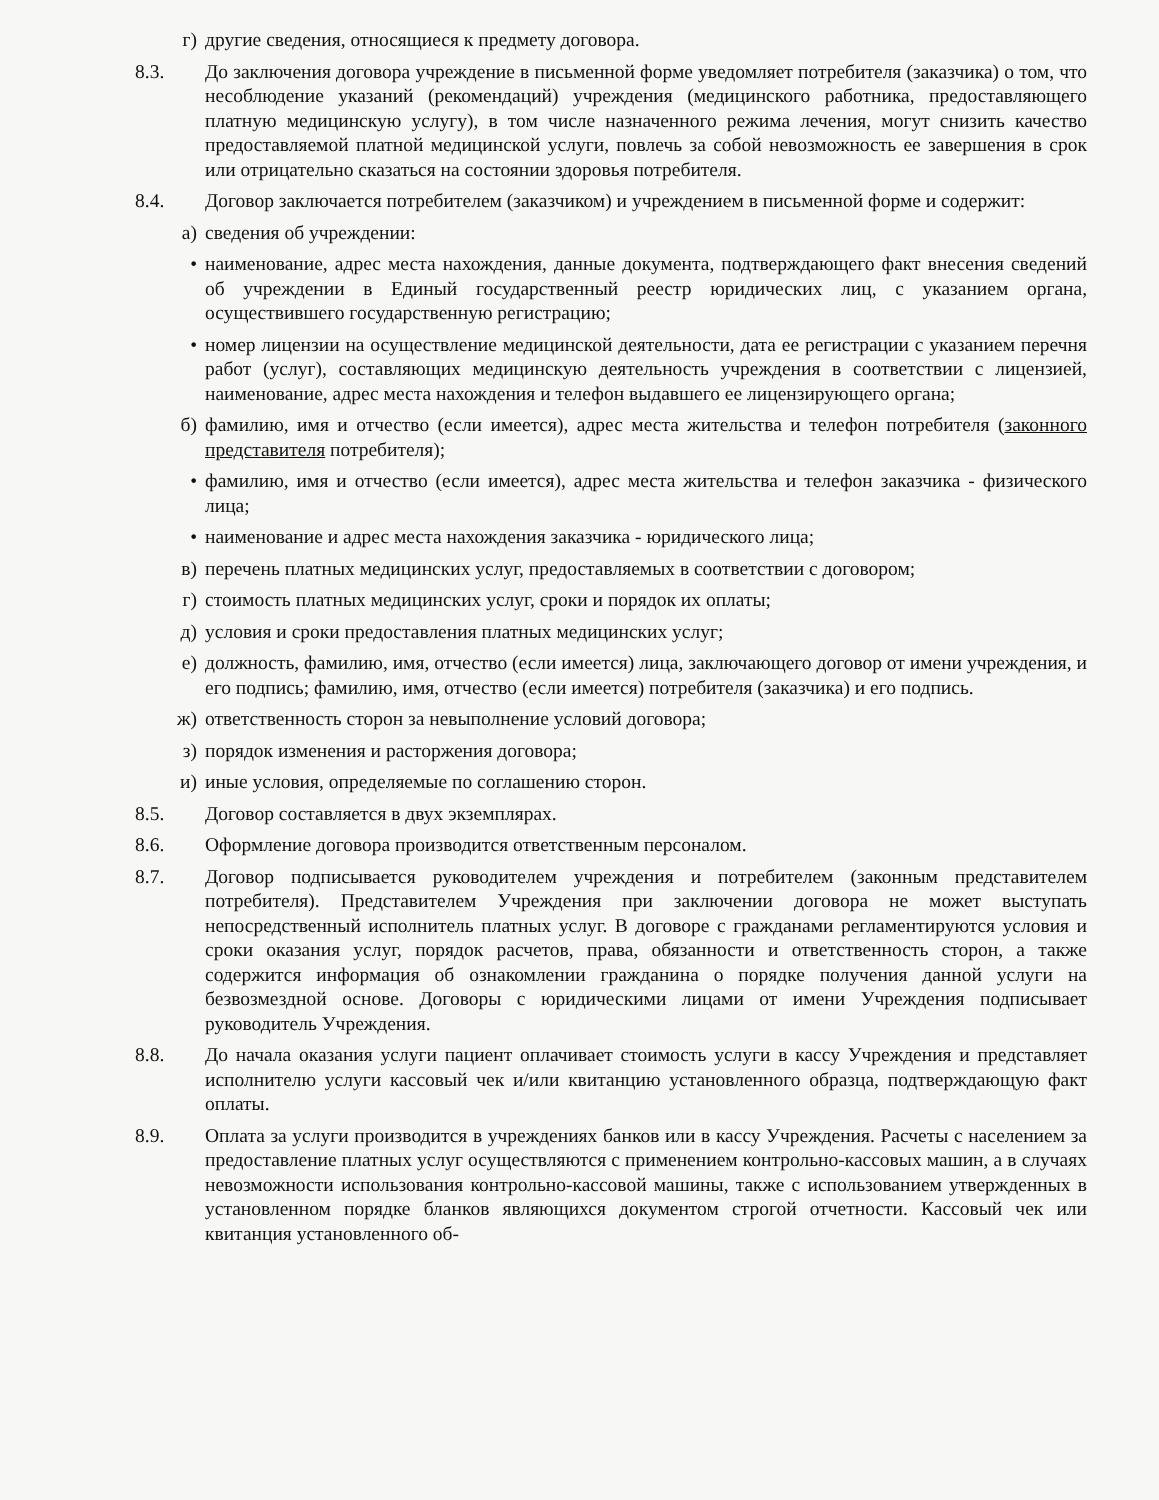г) другие сведения, относящиеся к предмету договора.
8.3. До заключения договора учреждение в письменной форме уведомляет потребителя (заказчика) о том, что несоблюдение указаний (рекомендаций) учреждения (медицинского работника, предоставляющего платную медицинскую услугу), в том числе назначенного режима лечения, могут снизить качество предоставляемой платной медицинской услуги, повлечь за собой невозможность ее завершения в срок или отрицательно сказаться на состоянии здоровья потребителя.
8.4. Договор заключается потребителем (заказчиком) и учреждением в письменной форме и содержит:
а) сведения об учреждении:
• наименование, адрес места нахождения, данные документа, подтверждающего факт внесения сведений об учреждении в Единый государственный реестр юридических лиц, с указанием органа, осуществившего государственную регистрацию;
• номер лицензии на осуществление медицинской деятельности, дата ее регистрации с указанием перечня работ (услуг), составляющих медицинскую деятельность учреждения в соответствии с лицензией, наименование, адрес места нахождения и телефон выдавшего ее лицензирующего органа;
б) фамилию, имя и отчество (если имеется), адрес места жительства и телефон потребителя (законного представителя потребителя);
• фамилию, имя и отчество (если имеется), адрес места жительства и телефон заказчика - физического лица;
• наименование и адрес места нахождения заказчика - юридического лица;
в) перечень платных медицинских услуг, предоставляемых в соответствии с договором;
г) стоимость платных медицинских услуг, сроки и порядок их оплаты;
д) условия и сроки предоставления платных медицинских услуг;
е) должность, фамилию, имя, отчество (если имеется) лица, заключающего договор от имени учреждения, и его подпись; фамилию, имя, отчество (если имеется) потребителя (заказчика) и его подпись.
ж) ответственность сторон за невыполнение условий договора;
з) порядок изменения и расторжения договора;
и) иные условия, определяемые по соглашению сторон.
8.5. Договор составляется в двух экземплярах.
8.6. Оформление договора производится ответственным персоналом.
8.7. Договор подписывается руководителем учреждения и потребителем (законным представителем потребителя). Представителем Учреждения при заключении договора не может выступать непосредственный исполнитель платных услуг. В договоре с гражданами регламентируются условия и сроки оказания услуг, порядок расчетов, права, обязанности и ответственность сторон, а также содержится информация об ознакомлении гражданина о порядке получения данной услуги на безвозмездной основе. Договоры с юридическими лицами от имени Учреждения подписывает руководитель Учреждения.
8.8. До начала оказания услуги пациент оплачивает стоимость услуги в кассу Учреждения и представляет исполнителю услуги кассовый чек и/или квитанцию установленного образца, подтверждающую факт оплаты.
8.9. Оплата за услуги производится в учреждениях банков или в кассу Учреждения. Расчеты с населением за предоставление платных услуг осуществляются с применением контрольно-кассовых машин, а в случаях невозможности использования контрольно-кассовой машины, также с использованием утвержденных в установленном порядке бланков являющихся документом строгой отчетности. Кассовый чек или квитанция установленного об-